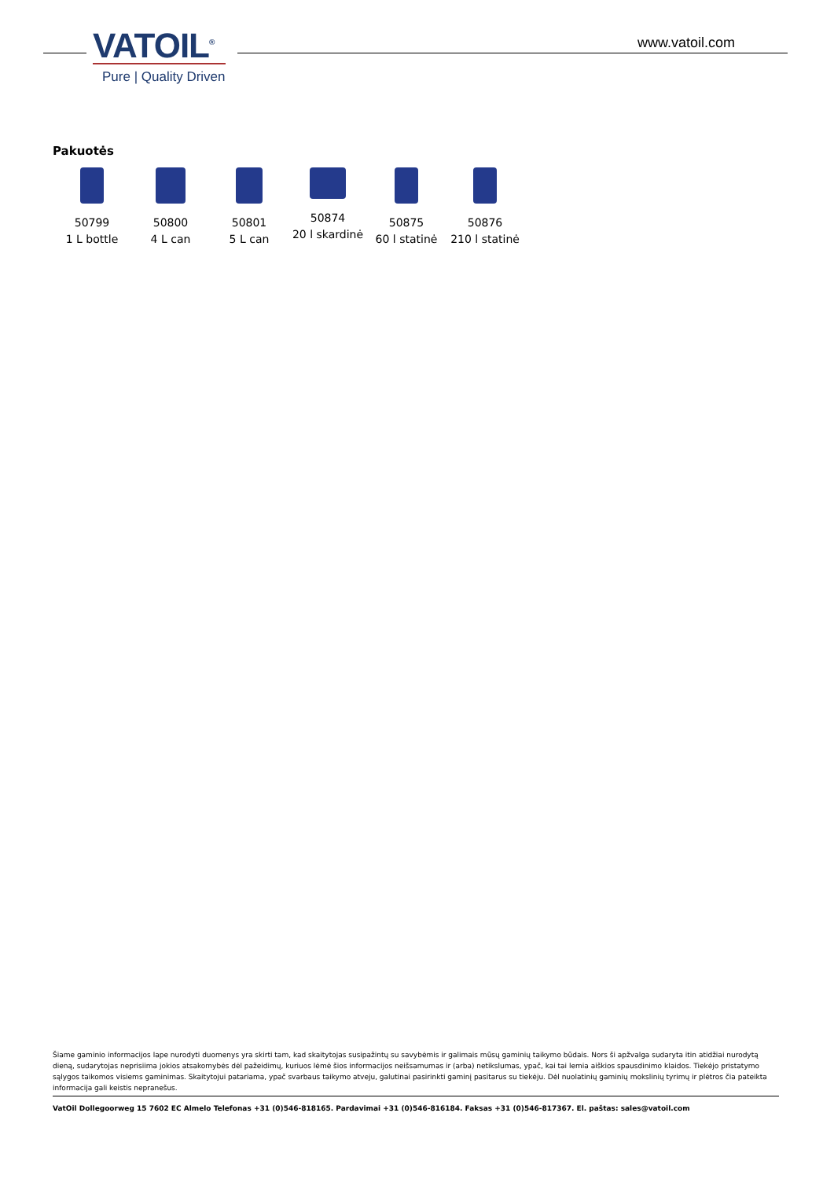VATOIL<sup>®</sup>
Pure | Quality Driven
www.vatoil.com
Pakuotės
50799
1 L bottle
50800
4 L can
50801
5 L can
50874
20 l skardinė
50875
60 l statinė
50876
210 l statinė
Šiame gaminio informacijos lape nurodyti duomenys yra skirti tam, kad skaitytojas susipažintų su savybėmis ir galimais mūsų gaminių taikymo būdais. Nors ši apžvalga sudaryta itin atidžiai nurodytą dieną, sudarytojas neprisiima jokios atsakomybės dėl pažeidimų, kuriuos lėmė šios informacijos neišsamumas ir (arba) netikslumas, ypač, kai tai lemia aiškios spausdinimo klaidos. Tiekėjo pristatymo sąlygos taikomos visiems gaminimas. Skaitytojui patariama, ypač svarbaus taikymo atveju, galutinai pasirinkti gaminį pasitarus su tiekėju. Dėl nuolatinių gaminių mokslinių tyrimų ir plėtros čia pateikta informacija gali keistis nepranešus.
VatOil Dollegoorweg 15 7602 EC Almelo Telefonas +31 (0)546-818165. Pardavimai +31 (0)546-816184. Faksas +31 (0)546-817367. El. paštas: sales@vatoil.com